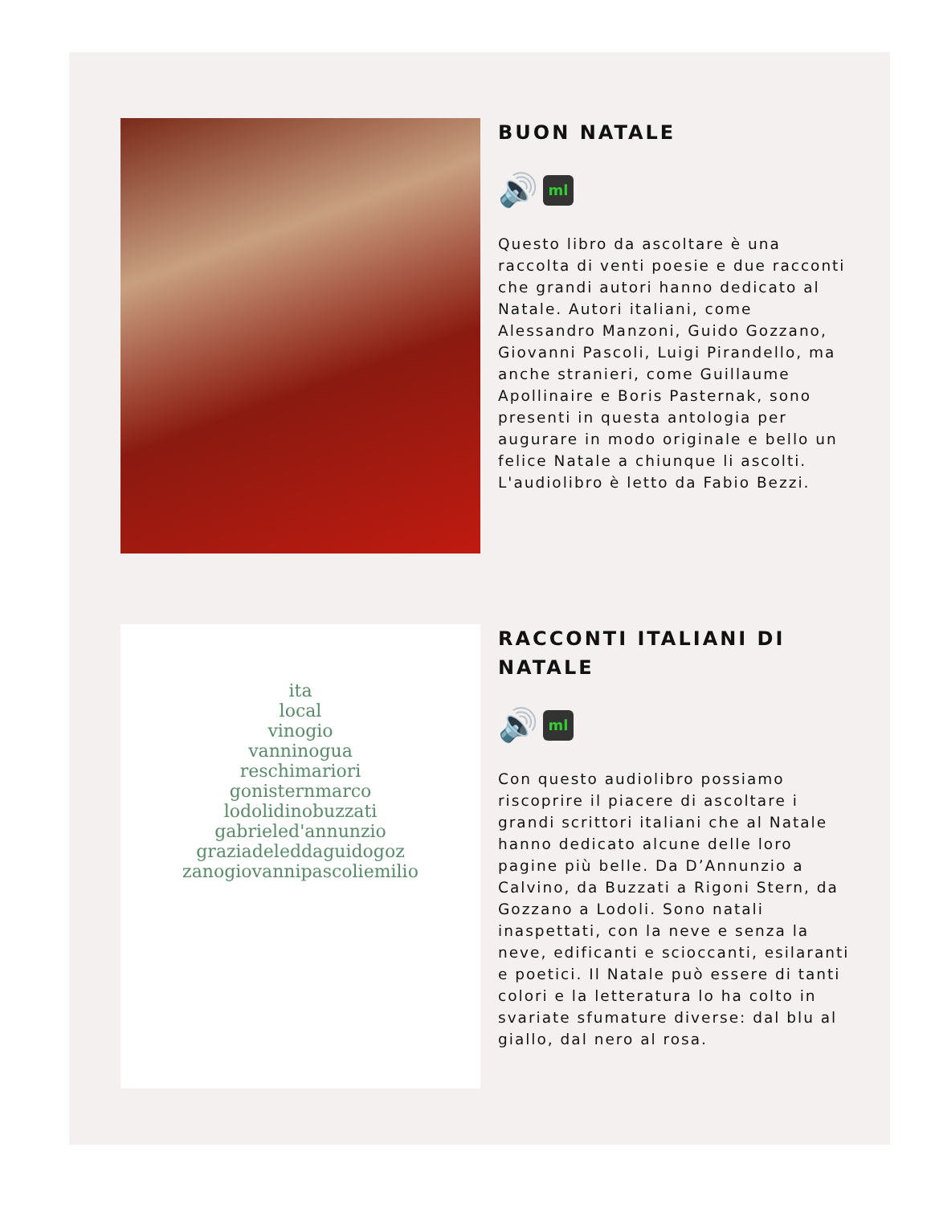BUON NATALE
🔊
ml
Questo libro da ascoltare è una raccolta di venti poesie e due racconti che grandi autori hanno dedicato al Natale. Autori italiani, come Alessandro Manzoni, Guido Gozzano, Giovanni Pascoli, Luigi Pirandello, ma anche stranieri, come Guillaume Apollinaire e Boris Pasternak, sono presenti in questa antologia per augurare in modo originale e bello un felice Natale a chiunque li ascolti. L'audiolibro è letto da Fabio Bezzi.
ita
local
vinogio
vanninogua
reschimariori
gonisternmarco
lodolidinobuzzati
gabrieled'annunzio
graziadeleddaguidogoz
zanogiovannipascoliemilio
RACCONTI ITALIANI DI NATALE
🔊
ml
Con questo audiolibro possiamo riscoprire il piacere di ascoltare i grandi scrittori italiani che al Natale hanno dedicato alcune delle loro pagine più belle. Da D’Annunzio a Calvino, da Buzzati a Rigoni Stern, da Gozzano a Lodoli. Sono natali inaspettati, con la neve e senza la neve, edificanti e scioccanti, esilaranti e poetici. Il Natale può essere di tanti colori e la letteratura lo ha colto in svariate sfumature diverse: dal blu al giallo, dal nero al rosa.